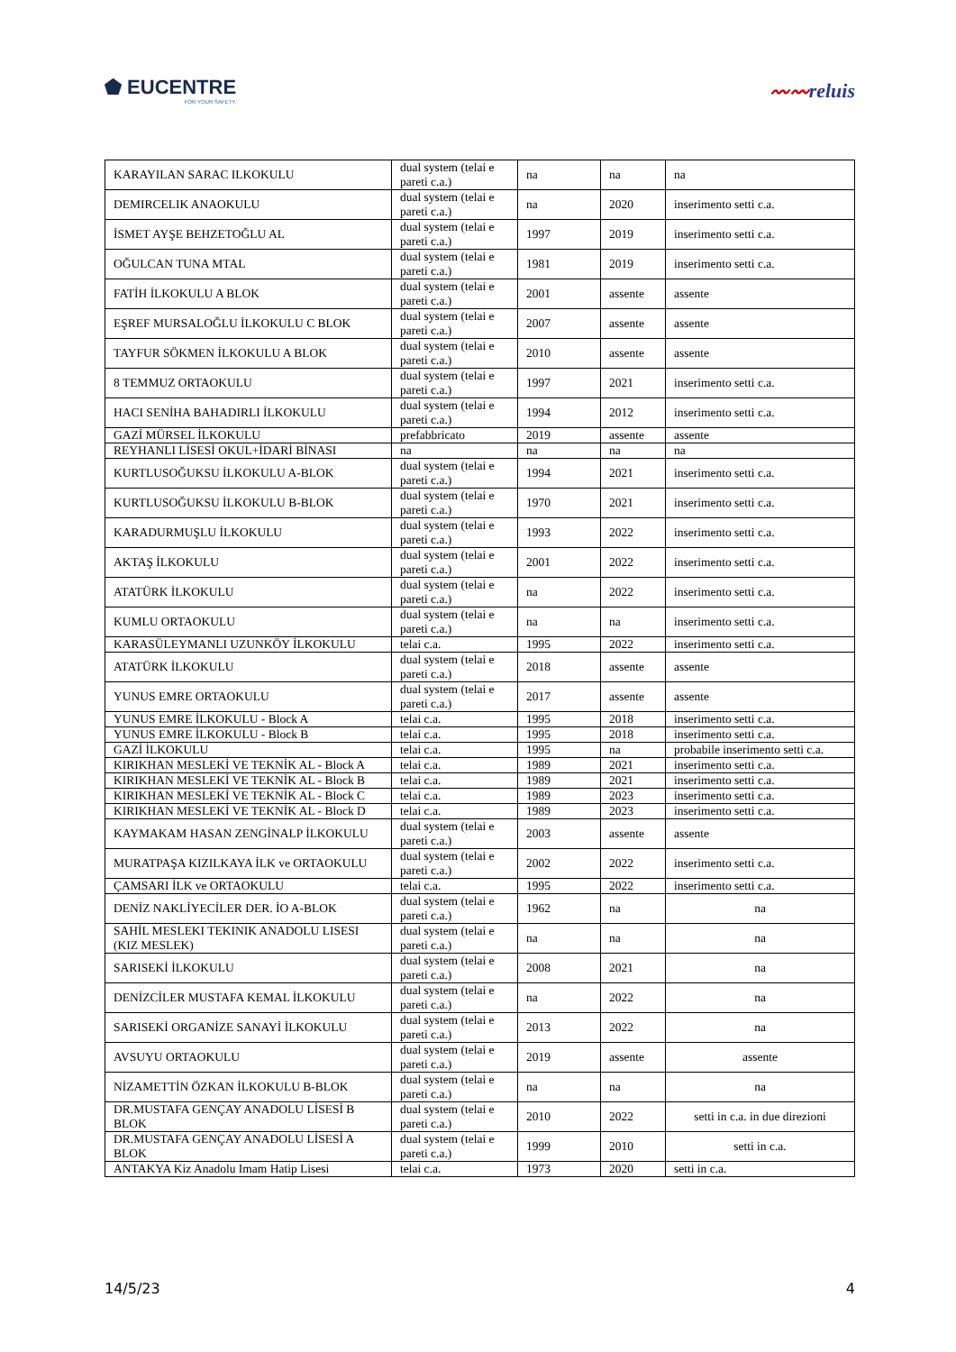⬟ EUCENTRE
FOR YOUR SAFETY.
〰〰reluis
| KARAYILAN SARAC ILKOKULU | dual system (telai e pareti c.a.) | na | na | na |
| DEMIRCELIK ANAOKULU | dual system (telai e pareti c.a.) | na | 2020 | inserimento setti c.a. |
| İSMET AYŞE BEHZETOĞLU AL | dual system (telai e pareti c.a.) | 1997 | 2019 | inserimento setti c.a. |
| OĞULCAN TUNA MTAL | dual system (telai e pareti c.a.) | 1981 | 2019 | inserimento setti c.a. |
| FATİH İLKOKULU A BLOK | dual system (telai e pareti c.a.) | 2001 | assente | assente |
| EŞREF MURSALOĞLU İLKOKULU C BLOK | dual system (telai e pareti c.a.) | 2007 | assente | assente |
| TAYFUR SÖKMEN İLKOKULU A BLOK | dual system (telai e pareti c.a.) | 2010 | assente | assente |
| 8 TEMMUZ ORTAOKULU | dual system (telai e pareti c.a.) | 1997 | 2021 | inserimento setti c.a. |
| HACI SENİHA BAHADIRLI İLKOKULU | dual system (telai e pareti c.a.) | 1994 | 2012 | inserimento setti c.a. |
| GAZİ MÜRSEL İLKOKULU | prefabbricato | 2019 | assente | assente |
| REYHANLI LİSESİ OKUL+İDARİ BİNASI | na | na | na | na |
| KURTLUSOĞUKSU İLKOKULU A-BLOK | dual system (telai e pareti c.a.) | 1994 | 2021 | inserimento setti c.a. |
| KURTLUSOĞUKSU İLKOKULU B-BLOK | dual system (telai e pareti c.a.) | 1970 | 2021 | inserimento setti c.a. |
| KARADURMUŞLU İLKOKULU | dual system (telai e pareti c.a.) | 1993 | 2022 | inserimento setti c.a. |
| AKTAŞ İLKOKULU | dual system (telai e pareti c.a.) | 2001 | 2022 | inserimento setti c.a. |
| ATATÜRK İLKOKULU | dual system (telai e pareti c.a.) | na | 2022 | inserimento setti c.a. |
| KUMLU ORTAOKULU | dual system (telai e pareti c.a.) | na | na | inserimento setti c.a. |
| KARASÜLEYMANLI UZUNKÖY İLKOKULU | telai c.a. | 1995 | 2022 | inserimento setti c.a. |
| ATATÜRK İLKOKULU | dual system (telai e pareti c.a.) | 2018 | assente | assente |
| YUNUS EMRE ORTAOKULU | dual system (telai e pareti c.a.) | 2017 | assente | assente |
| YUNUS EMRE İLKOKULU - Block A | telai c.a. | 1995 | 2018 | inserimento setti c.a. |
| YUNUS EMRE İLKOKULU - Block B | telai c.a. | 1995 | 2018 | inserimento setti c.a. |
| GAZİ İLKOKULU | telai c.a. | 1995 | na | probabile inserimento setti c.a. |
| KIRIKHAN MESLEKİ VE TEKNİK AL - Block A | telai c.a. | 1989 | 2021 | inserimento setti c.a. |
| KIRIKHAN MESLEKİ VE TEKNİK AL - Block B | telai c.a. | 1989 | 2021 | inserimento setti c.a. |
| KIRIKHAN MESLEKİ VE TEKNİK AL - Block C | telai c.a. | 1989 | 2023 | inserimento setti c.a. |
| KIRIKHAN MESLEKİ VE TEKNİK AL - Block D | telai c.a. | 1989 | 2023 | inserimento setti c.a. |
| KAYMAKAM HASAN ZENGİNALP İLKOKULU | dual system (telai e pareti c.a.) | 2003 | assente | assente |
| MURATPAŞA KIZILKAYA İLK ve ORTAOKULU | dual system (telai e pareti c.a.) | 2002 | 2022 | inserimento setti c.a. |
| ÇAMSARI İLK ve ORTAOKULU | telai c.a. | 1995 | 2022 | inserimento setti c.a. |
| DENİZ NAKLİYECİLER DER. İO A-BLOK | dual system (telai e pareti c.a.) | 1962 | na | na |
| SAHİL MESLEKI TEKINIK ANADOLU LISESI (KIZ MESLEK) | dual system (telai e pareti c.a.) | na | na | na |
| SARISEKİ İLKOKULU | dual system (telai e pareti c.a.) | 2008 | 2021 | na |
| DENİZCİLER MUSTAFA KEMAL İLKOKULU | dual system (telai e pareti c.a.) | na | 2022 | na |
| SARISEKİ ORGANİZE SANAYİ İLKOKULU | dual system (telai e pareti c.a.) | 2013 | 2022 | na |
| AVSUYU ORTAOKULU | dual system (telai e pareti c.a.) | 2019 | assente | assente |
| NİZAMETTİN ÖZKAN İLKOKULU B-BLOK | dual system (telai e pareti c.a.) | na | na | na |
| DR.MUSTAFA GENÇAY ANADOLU LİSESİ B BLOK | dual system (telai e pareti c.a.) | 2010 | 2022 | setti in c.a. in due direzioni |
| DR.MUSTAFA GENÇAY ANADOLU LİSESİ A BLOK | dual system (telai e pareti c.a.) | 1999 | 2010 | setti in c.a. |
| ANTAKYA Kiz Anadolu Imam Hatip Lisesi | telai c.a. | 1973 | 2020 | setti in c.a. |
14/5/23 4